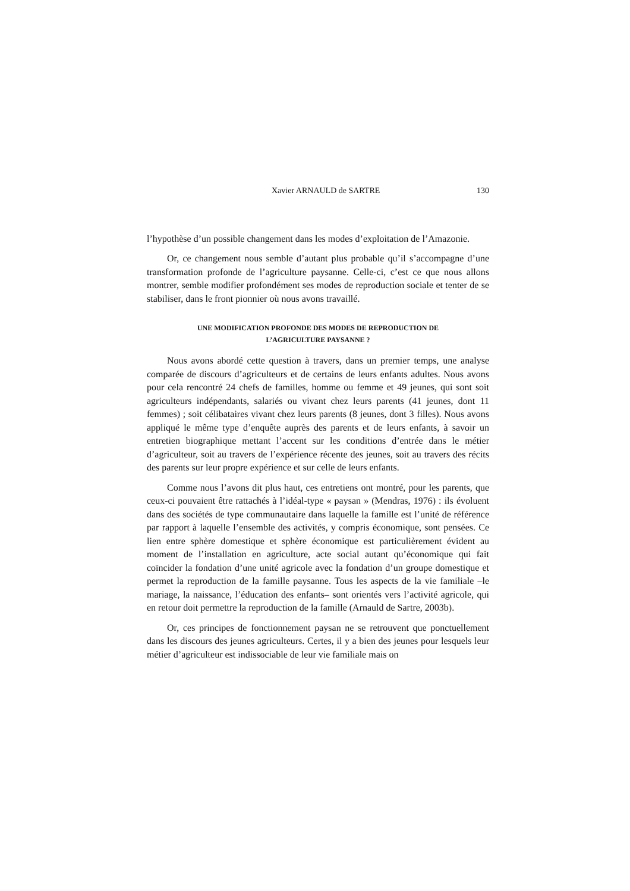Xavier ARNAULD de SARTRE 130
l’hypothèse d’un possible changement dans les modes d’exploitation de l’Amazonie.
Or, ce changement nous semble d’autant plus probable qu’il s’accompagne d’une transformation profonde de l’agriculture paysanne. Celle-ci, c’est ce que nous allons montrer, semble modifier profondément ses modes de reproduction sociale et tenter de se stabiliser, dans le front pionnier où nous avons travaillé.
UNE MODIFICATION PROFONDE DES MODES DE REPRODUCTION DE
L’AGRICULTURE PAYSANNE ?
Nous avons abordé cette question à travers, dans un premier temps, une analyse comparée de discours d’agriculteurs et de certains de leurs enfants adultes. Nous avons pour cela rencontré 24 chefs de familles, homme ou femme et 49 jeunes, qui sont soit agriculteurs indépendants, salariés ou vivant chez leurs parents (41 jeunes, dont 11 femmes) ; soit célibataires vivant chez leurs parents (8 jeunes, dont 3 filles). Nous avons appliqué le même type d’enquête auprès des parents et de leurs enfants, à savoir un entretien biographique mettant l’accent sur les conditions d’entrée dans le métier d’agriculteur, soit au travers de l’expérience récente des jeunes, soit au travers des récits des parents sur leur propre expérience et sur celle de leurs enfants.
Comme nous l’avons dit plus haut, ces entretiens ont montré, pour les parents, que ceux-ci pouvaient être rattachés à l’idéal-type « paysan » (Mendras, 1976) : ils évoluent dans des sociétés de type communautaire dans laquelle la famille est l’unité de référence par rapport à laquelle l’ensemble des activités, y compris économique, sont pensées. Ce lien entre sphère domestique et sphère économique est particulièrement évident au moment de l’installation en agriculture, acte social autant qu’économique qui fait coïncider la fondation d’une unité agricole avec la fondation d’un groupe domestique et permet la reproduction de la famille paysanne. Tous les aspects de la vie familiale –le mariage, la naissance, l’éducation des enfants– sont orientés vers l’activité agricole, qui en retour doit permettre la reproduction de la famille (Arnauld de Sartre, 2003b).
Or, ces principes de fonctionnement paysan ne se retrouvent que ponctuellement dans les discours des jeunes agriculteurs. Certes, il y a bien des jeunes pour lesquels leur métier d’agriculteur est indissociable de leur vie familiale mais on